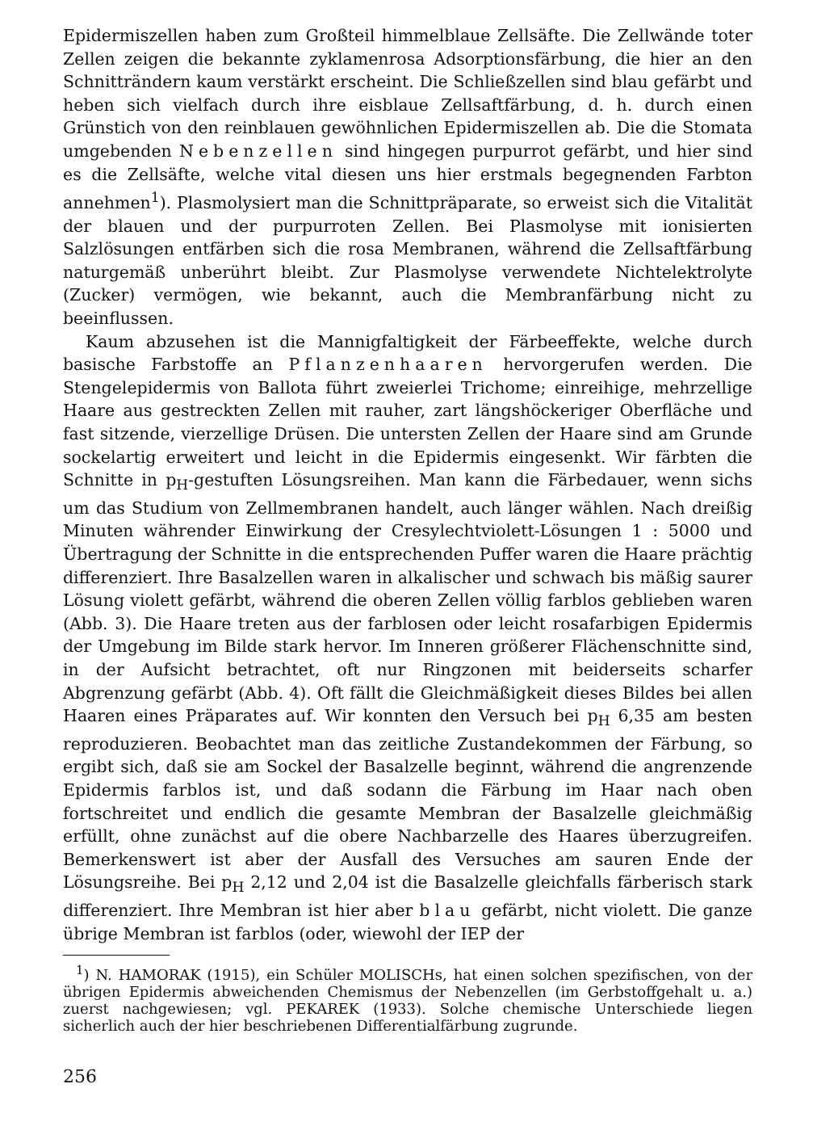Epidermiszellen haben zum Großteil himmelblaue Zellsäfte. Die Zellwände toter Zellen zeigen die bekannte zyklamenrosa Adsorptionsfärbung, die hier an den Schnitträndern kaum verstärkt erscheint. Die Schließzellen sind blau gefärbt und heben sich vielfach durch ihre eisblaue Zellsaftfärbung, d. h. durch einen Grünstich von den reinblauen gewöhnlichen Epidermiszellen ab. Die die Stomata umgebenden Nebenzellen sind hingegen purpurrot gefärbt, und hier sind es die Zellsäfte, welche vital diesen uns hier erstmals begegnenden Farbton annehmen<sup>1</sup>). Plasmolysiert man die Schnittpräparate, so erweist sich die Vitalität der blauen und der purpurroten Zellen. Bei Plasmolyse mit ionisierten Salzlösungen entfärben sich die rosa Membranen, während die Zellsaftfärbung naturgemäß unberührt bleibt. Zur Plasmolyse verwendete Nichtelektrolyte (Zucker) vermögen, wie bekannt, auch die Membranfärbung nicht zu beeinflussen.
Kaum abzusehen ist die Mannigfaltigkeit der Färbeeffekte, welche durch basische Farbstoffe an Pflanzenhaaren hervorgerufen werden. Die Stengelepidermis von Ballota führt zweierlei Trichome; einreihige, mehrzellige Haare aus gestreckten Zellen mit rauher, zart längshöckeriger Oberfläche und fast sitzende, vierzellige Drüsen. Die untersten Zellen der Haare sind am Grunde sockelartig erweitert und leicht in die Epidermis eingesenkt. Wir färbten die Schnitte in p<sub>H</sub>-gestuften Lösungsreihen. Man kann die Färbedauer, wenn sichs um das Studium von Zellmembranen handelt, auch länger wählen. Nach dreißig Minuten währender Einwirkung der Cresylechtviolett-Lösungen 1 : 5000 und Übertragung der Schnitte in die entsprechenden Puffer waren die Haare prächtig differenziert. Ihre Basalzellen waren in alkalischer und schwach bis mäßig saurer Lösung violett gefärbt, während die oberen Zellen völlig farblos geblieben waren (Abb. 3). Die Haare treten aus der farblosen oder leicht rosafarbigen Epidermis der Umgebung im Bilde stark hervor. Im Inneren größerer Flächenschnitte sind, in der Aufsicht betrachtet, oft nur Ringzonen mit beiderseits scharfer Abgrenzung gefärbt (Abb. 4). Oft fällt die Gleichmäßigkeit dieses Bildes bei allen Haaren eines Präparates auf. Wir konnten den Versuch bei p<sub>H</sub> 6,35 am besten reproduzieren. Beobachtet man das zeitliche Zustandekommen der Färbung, so ergibt sich, daß sie am Sockel der Basalzelle beginnt, während die angrenzende Epidermis farblos ist, und daß sodann die Färbung im Haar nach oben fortschreitet und endlich die gesamte Membran der Basalzelle gleichmäßig erfüllt, ohne zunächst auf die obere Nachbarzelle des Haares überzugreifen. Bemerkenswert ist aber der Ausfall des Versuches am sauren Ende der Lösungsreihe. Bei p<sub>H</sub> 2,12 und 2,04 ist die Basalzelle gleichfalls färberisch stark differenziert. Ihre Membran ist hier aber blau gefärbt, nicht violett. Die ganze übrige Membran ist farblos (oder, wiewohl der IEP der
<sup>1</sup>) N. HAMORAK (1915), ein Schüler MOLISCHs, hat einen solchen spezifischen, von der übrigen Epidermis abweichenden Chemismus der Nebenzellen (im Gerbstoffgehalt u. a.) zuerst nachgewiesen; vgl. PEKAREK (1933). Solche chemische Unterschiede liegen sicherlich auch der hier beschriebenen Differentialfärbung zugrunde.
256